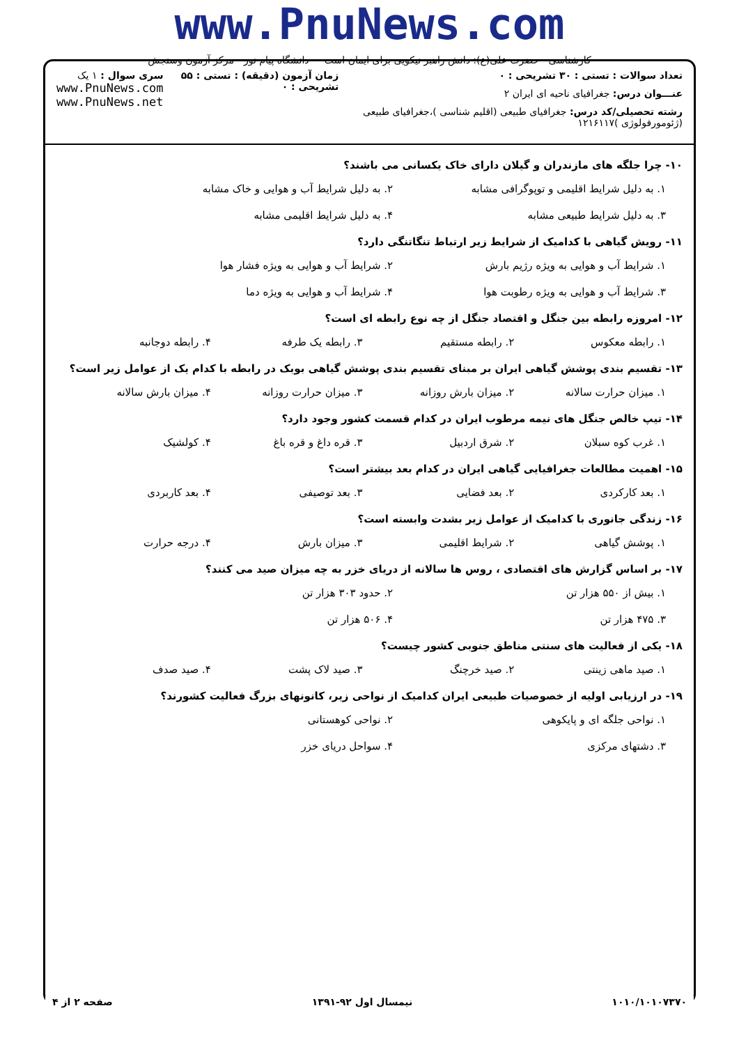www.PnuNews.com
کارشناسی حضرت علی(ع): دانش راهبر نیکویی برای ایمان است دانشگاه پیام نور - مرکز آزمون وسنجش
تعداد سوالات : تستی : ۳۰ تشریحی : ۰
عنـــوان درس: جغرافیای ناحیه ای ایران ۲
رشته تحصیلی/کد درس: جغرافیای طبیعی (اقلیم شناسی )،جغرافیای طبیعی (ژئومورفولوژی )۱۲۱۶۱۱۷
زمان آزمون (دقیقه) : تستی : ۵۵ تشریحی : ۰
سری سوال : ۱ یک
www.PnuNews.com
www.PnuNews.net
۱۰- چرا جلگه های مازندران و گیلان دارای خاک یکسانی می باشند؟
۱. به دلیل شرایط اقلیمی و توپوگرافی مشابه ۲. به دلیل شرایط آب و هوایی و خاک مشابه
۳. به دلیل شرایط طبیعی مشابه ۴. به دلیل شرایط اقلیمی مشابه
۱۱- رویش گیاهی با کدامیک از شرایط زیر ارتباط تنگاتنگی دارد؟
۱. شرایط آب و هوایی به ویژه رژیم بارش ۲. شرایط آب و هوایی به ویژه فشار هوا
۳. شرایط آب و هوایی به ویژه رطوبت هوا ۴. شرایط آب و هوایی به ویژه دما
۱۲- امروزه رابطه بین جنگل و اقتصاد جنگل از چه نوع رابطه ای است؟
۱. رابطه معکوس ۲. رابطه مستقیم ۳. رابطه یک طرفه ۴. رابطه دوجانبه
۱۳- تقسیم بندی پوشش گیاهی ایران بر مبنای تقسیم بندی پوشش گیاهی بوبک در رابطه با کدام یک از عوامل زیر است؟
۱. میزان حرارت سالانه ۲. میزان بارش روزانه ۳. میزان حرارت روزانه ۴. میزان بارش سالانه
۱۴- تیپ خالص جنگل های نیمه مرطوب ایران در کدام قسمت کشور وجود دارد؟
۱. غرب کوه سبلان ۲. شرق اردبیل ۳. قره داغ و قره باغ ۴. کولشیک
۱۵- اهمیت مطالعات جغرافیایی گیاهی ایران در کدام بعد بیشتر است؟
۱. بعد کارکردی ۲. بعد فضایی ۳. بعد توصیفی ۴. بعد کاربردی
۱۶- زندگی جانوری با کدامیک از عوامل زیر بشدت وابسته است؟
۱. پوشش گیاهی ۲. شرایط اقلیمی ۳. میزان بارش ۴. درجه حرارت
۱۷- بر اساس گزارش های اقتصادی ، روس ها سالانه از دریای خزر به چه میزان صید می کنند؟
۱. بیش از ۵۵۰ هزار تن ۲. حدود ۳۰۳ هزار تن
۳. ۴۷۵ هزار تن ۴. ۵۰۶ هزار تن
۱۸- یکی از فعالیت های سنتی مناطق جنوبی کشور چیست؟
۱. صید ماهی زینتی ۲. صید خرچنگ ۳. صید لاک پشت ۴. صید صدف
۱۹- در ارزیابی اولیه از خصوصیات طبیعی ایران کدامیک از نواحی زیر، کانونهای بزرگ فعالیت کشورند؟
۱. نواحی جلگه ای و پایکوهی ۲. نواحی کوهستانی
۳. دشتهای مرکزی ۴. سواحل دریای خزر
۱۰۱۰/۱۰۱۰۷۳۷۰ نیمسال اول ۹۲-۱۳۹۱ صفحه ۲ از ۴